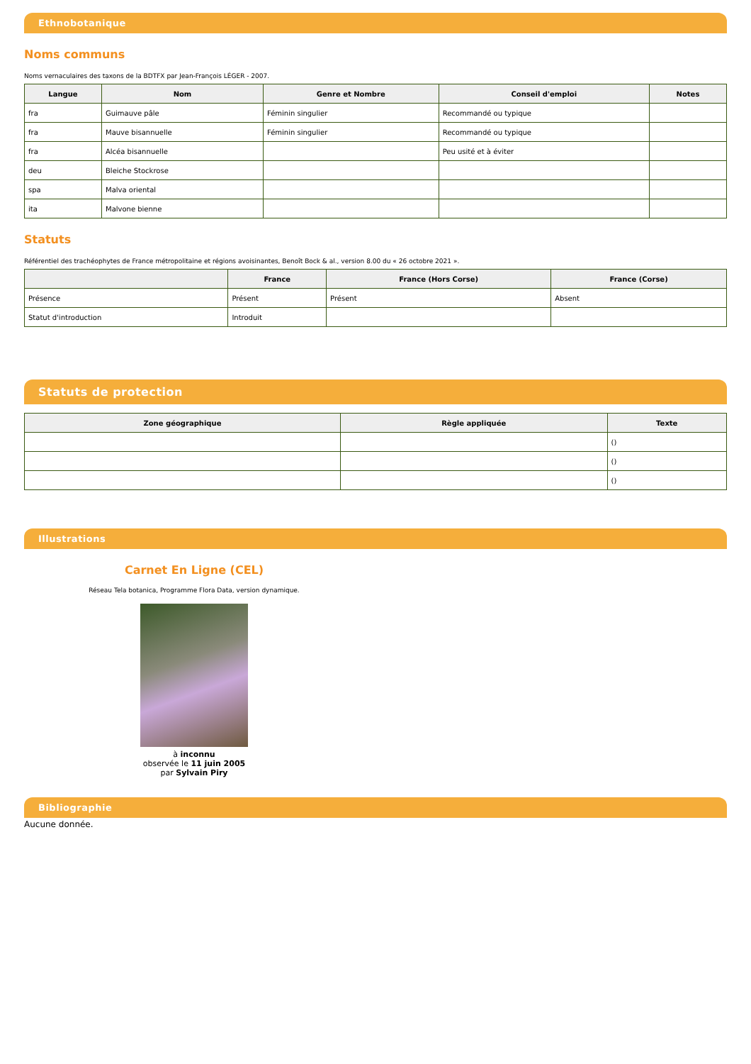Ethnobotanique
Noms communs
Noms vernaculaires des taxons de la BDTFX par Jean-François LÉGER - 2007.
| Langue | Nom | Genre et Nombre | Conseil d'emploi | Notes |
| --- | --- | --- | --- | --- |
| fra | Guimauve pâle | Féminin singulier | Recommandé ou typique | |
| fra | Mauve bisannuelle | Féminin singulier | Recommandé ou typique | |
| fra | Alcéa bisannuelle | | Peu usité et à éviter | |
| deu | Bleiche Stockrose | | | |
| spa | Malva oriental | | | |
| ita | Malvone bienne | | | |
Statuts
Référentiel des trachéophytes de France métropolitaine et régions avoisinantes, Benoît Bock & al., version 8.00 du « 26 octobre 2021 ».
| | France | France (Hors Corse) | France (Corse) |
| --- | --- | --- | --- |
| Présence | Présent | Présent | Absent |
| Statut d'introduction | Introduit | | |
Statuts de protection
| Zone géographique | Règle appliquée | Texte |
| --- | --- | --- |
| | | () |
| | | () |
| | | () |
Illustrations
Carnet En Ligne (CEL)
Réseau Tela botanica, Programme Flora Data, version dynamique.
à inconnu
observée le 11 juin 2005
par Sylvain Piry
Bibliographie
Aucune donnée.